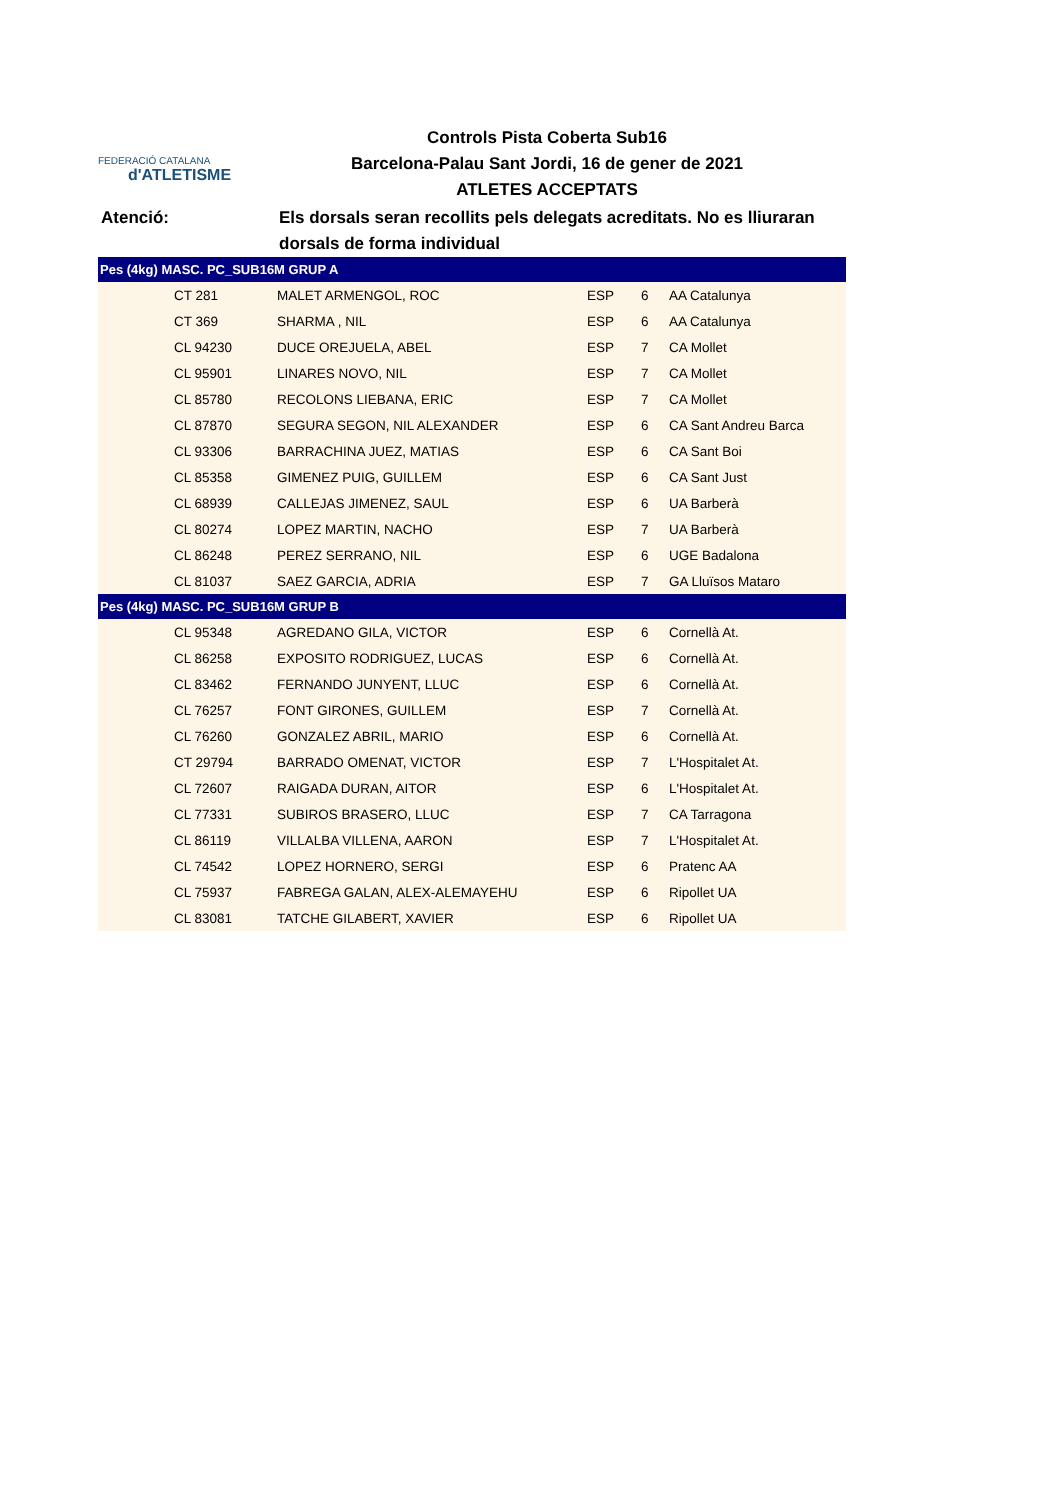FEDERACIÓ CATALANA
d'ATLETISME
Controls Pista Coberta Sub16
Barcelona-Palau Sant Jordi, 16 de gener de 2021
ATLETES ACCEPTATS
Atenció: Els dorsals seran recollits pels delegats acreditats. No es lliuraran dorsals de forma individual
| Pes (4kg) MASC. PC_SUB16M GRUP A | | | | | |
| --- | --- | --- | --- | --- | --- |
| | CT 281 | MALET ARMENGOL, ROC | ESP | 6 | AA Catalunya |
| | CT 369 | SHARMA , NIL | ESP | 6 | AA Catalunya |
| | CL 94230 | DUCE OREJUELA, ABEL | ESP | 7 | CA Mollet |
| | CL 95901 | LINARES NOVO, NIL | ESP | 7 | CA Mollet |
| | CL 85780 | RECOLONS LIEBANA, ERIC | ESP | 7 | CA Mollet |
| | CL 87870 | SEGURA SEGON, NIL ALEXANDER | ESP | 6 | CA Sant Andreu Barca |
| | CL 93306 | BARRACHINA JUEZ, MATIAS | ESP | 6 | CA Sant Boi |
| | CL 85358 | GIMENEZ PUIG, GUILLEM | ESP | 6 | CA Sant Just |
| | CL 68939 | CALLEJAS JIMENEZ, SAUL | ESP | 6 | UA Barberà |
| | CL 80274 | LOPEZ MARTIN, NACHO | ESP | 7 | UA Barberà |
| | CL 86248 | PEREZ SERRANO, NIL | ESP | 6 | UGE Badalona |
| | CL 81037 | SAEZ GARCIA, ADRIA | ESP | 7 | GA Lluïsos Mataro |
| Pes (4kg) MASC. PC_SUB16M GRUP B | | | | | |
| | CL 95348 | AGREDANO GILA, VICTOR | ESP | 6 | Cornellà At. |
| | CL 86258 | EXPOSITO RODRIGUEZ, LUCAS | ESP | 6 | Cornellà At. |
| | CL 83462 | FERNANDO JUNYENT, LLUC | ESP | 6 | Cornellà At. |
| | CL 76257 | FONT GIRONES, GUILLEM | ESP | 7 | Cornellà At. |
| | CL 76260 | GONZALEZ ABRIL, MARIO | ESP | 6 | Cornellà At. |
| | CT 29794 | BARRADO OMENAT, VICTOR | ESP | 7 | L'Hospitalet At. |
| | CL 72607 | RAIGADA DURAN, AITOR | ESP | 6 | L'Hospitalet At. |
| | CL 77331 | SUBIROS BRASERO, LLUC | ESP | 7 | CA Tarragona |
| | CL 86119 | VILLALBA VILLENA, AARON | ESP | 7 | L'Hospitalet At. |
| | CL 74542 | LOPEZ HORNERO, SERGI | ESP | 6 | Pratenc AA |
| | CL 75937 | FABREGA GALAN, ALEX-ALEMAYEHU | ESP | 6 | Ripollet UA |
| | CL 83081 | TATCHE GILABERT, XAVIER | ESP | 6 | Ripollet UA |